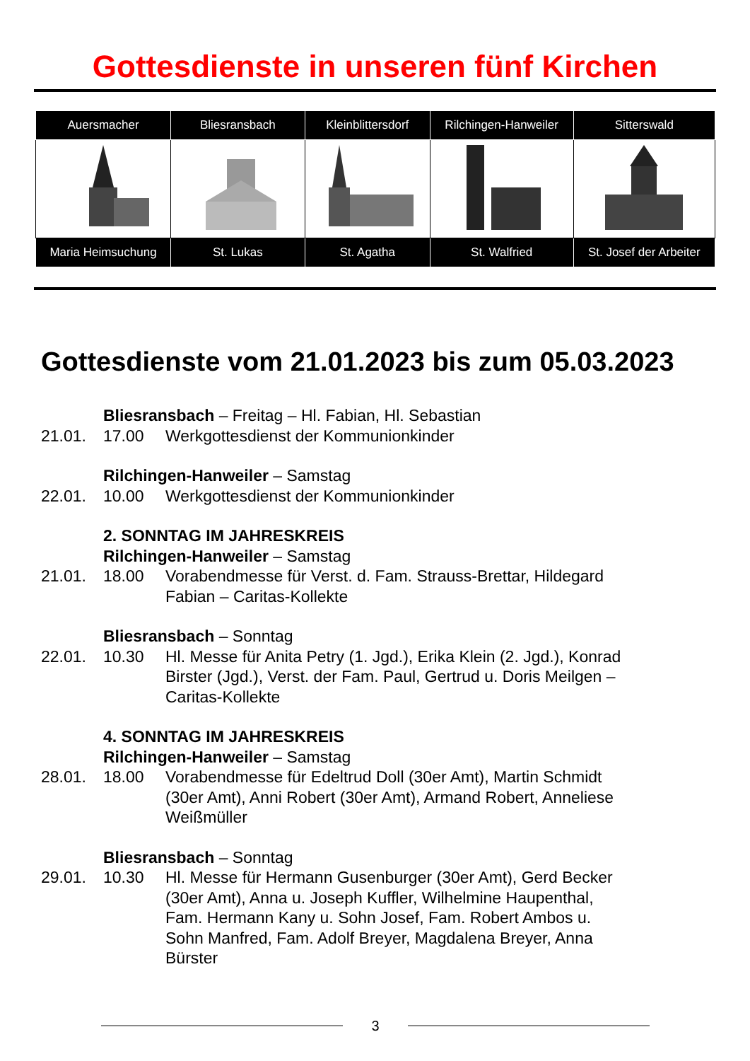Gottesdienste in unseren fünf Kirchen
| Auersmacher | Bliesransbach | Kleinblittersdorf | Rilchingen-Hanweiler | Sitterswald |
| --- | --- | --- | --- | --- |
| Maria Heimsuchung | St. Lukas | St. Agatha | St. Walfried | St. Josef der Arbeiter |
Gottesdienste vom 21.01.2023 bis zum 05.03.2023
Bliesransbach – Freitag – Hl. Fabian, Hl. Sebastian
21.01. 17.00 Werkgottesdienst der Kommunionkinder
Rilchingen-Hanweiler – Samstag
22.01. 10.00 Werkgottesdienst der Kommunionkinder
2. SONNTAG IM JAHRESKREIS
Rilchingen-Hanweiler – Samstag
21.01. 18.00 Vorabendmesse für Verst. d. Fam. Strauss-Brettar, Hildegard Fabian – Caritas-Kollekte
Bliesransbach – Sonntag
22.01. 10.30 Hl. Messe für Anita Petry (1. Jgd.), Erika Klein (2. Jgd.), Konrad Birster (Jgd.), Verst. der Fam. Paul, Gertrud u. Doris Meilgen – Caritas-Kollekte
4. SONNTAG IM JAHRESKREIS
Rilchingen-Hanweiler – Samstag
28.01. 18.00 Vorabendmesse für Edeltrud Doll (30er Amt), Martin Schmidt (30er Amt), Anni Robert (30er Amt), Armand Robert, Anneliese Weißmüller
Bliesransbach – Sonntag
29.01. 10.30 Hl. Messe für Hermann Gusenburger (30er Amt), Gerd Becker (30er Amt), Anna u. Joseph Kuffler, Wilhelmine Haupenthal, Fam. Hermann Kany u. Sohn Josef, Fam. Robert Ambos u. Sohn Manfred, Fam. Adolf Breyer, Magdalena Breyer, Anna Bürster
3